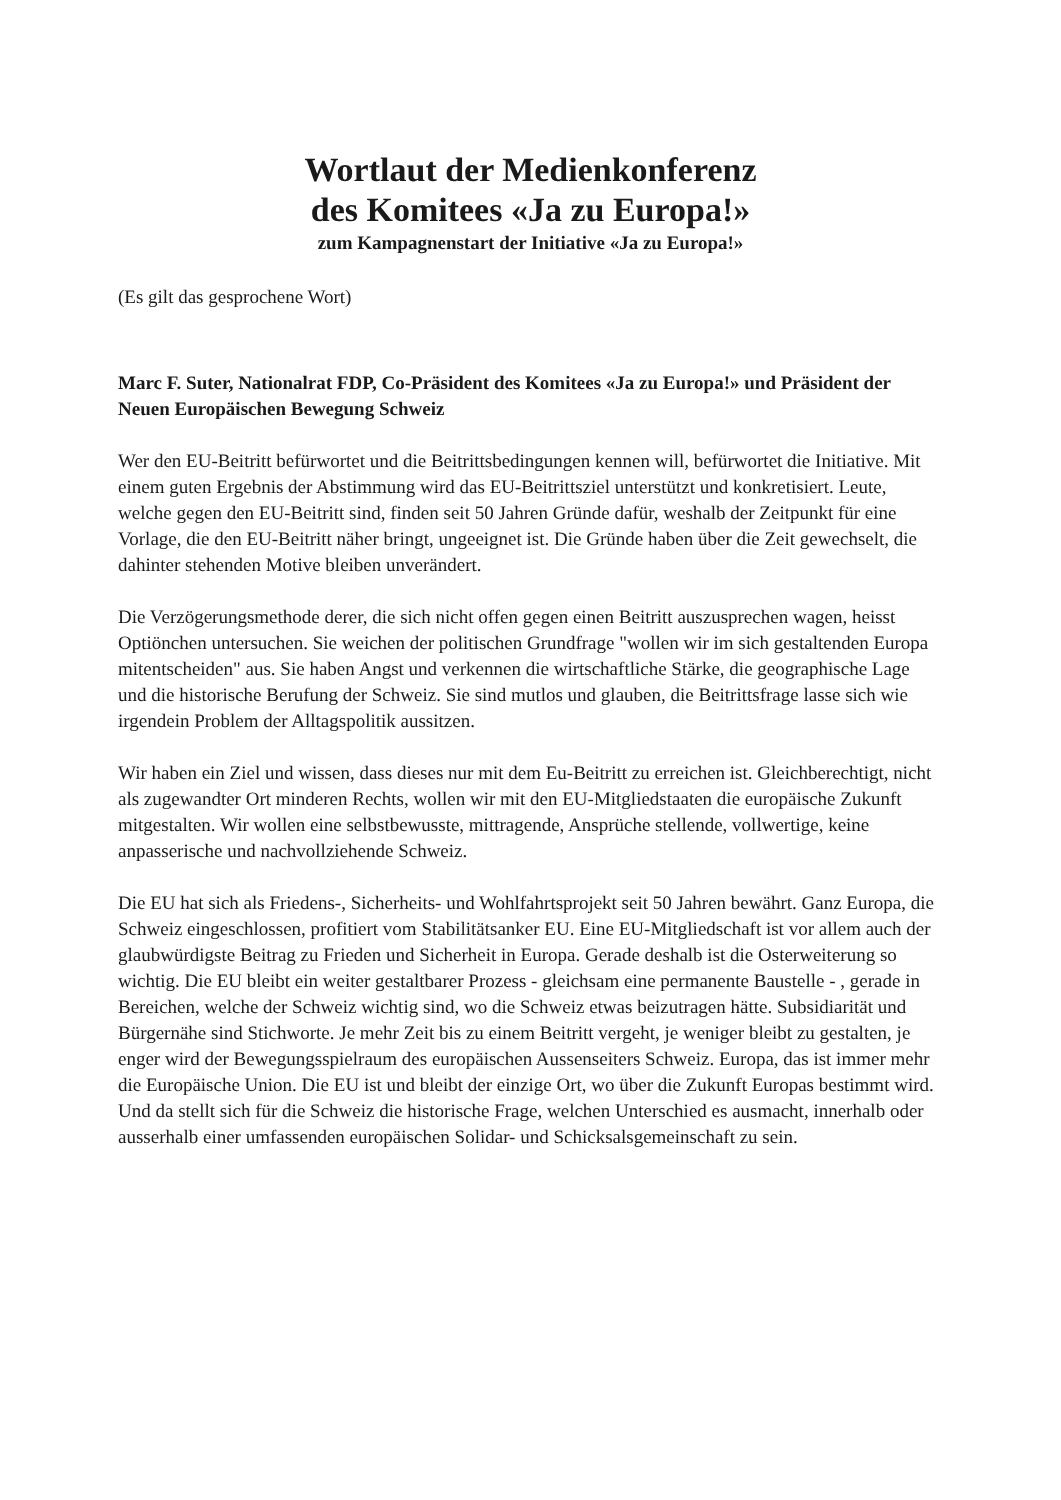Wortlaut der Medienkonferenz
des Komitees «Ja zu Europa!»
zum Kampagnenstart der Initiative «Ja zu Europa!»
(Es gilt das gesprochene Wort)
Marc F. Suter, Nationalrat FDP, Co-Präsident des Komitees «Ja zu Europa!» und Präsident der Neuen Europäischen Bewegung Schweiz
Wer den EU-Beitritt befürwortet und die Beitrittsbedingungen kennen will, befürwortet die Initiative. Mit einem guten Ergebnis der Abstimmung wird das EU-Beitrittsziel unterstützt und konkretisiert. Leute, welche gegen den EU-Beitritt sind, finden seit 50 Jahren Gründe dafür, weshalb der Zeitpunkt für eine Vorlage, die den EU-Beitritt näher bringt, ungeeignet ist. Die Gründe haben über die Zeit gewechselt, die dahinter stehenden Motive bleiben unverändert.
Die Verzögerungsmethode derer, die sich nicht offen gegen einen Beitritt auszusprechen wagen, heisst Optiönchen untersuchen. Sie weichen der politischen Grundfrage "wollen wir im sich gestaltenden Europa mitentscheiden" aus. Sie haben Angst und verkennen die wirtschaftliche Stärke, die geographische Lage und die historische Berufung der Schweiz. Sie sind mutlos und glauben, die Beitrittsfrage lasse sich wie irgendein Problem der Alltagspolitik aussitzen.
Wir haben ein Ziel und wissen, dass dieses nur mit dem Eu-Beitritt zu erreichen ist. Gleichberechtigt, nicht als zugewandter Ort minderen Rechts, wollen wir mit den EU-Mitgliedstaaten die europäische Zukunft mitgestalten. Wir wollen eine selbstbewusste, mittragende, Ansprüche stellende, vollwertige, keine anpasserische und nachvollziehende Schweiz.
Die EU hat sich als Friedens-, Sicherheits- und Wohlfahrtsprojekt seit 50 Jahren bewährt. Ganz Europa, die Schweiz eingeschlossen, profitiert vom Stabilitätsanker EU. Eine EU-Mitgliedschaft ist vor allem auch der glaubwürdigste Beitrag zu Frieden und Sicherheit in Europa. Gerade deshalb ist die Osterweiterung so wichtig. Die EU bleibt ein weiter gestaltbarer Prozess - gleichsam eine permanente Baustelle - , gerade in Bereichen, welche der Schweiz wichtig sind, wo die Schweiz etwas beizutragen hätte. Subsidiarität und Bürgernähe sind Stichworte. Je mehr Zeit bis zu einem Beitritt vergeht, je weniger bleibt zu gestalten, je enger wird der Bewegungsspielraum des europäischen Aussenseiters Schweiz. Europa, das ist immer mehr die Europäische Union. Die EU ist und bleibt der einzige Ort, wo über die Zukunft Europas bestimmt wird. Und da stellt sich für die Schweiz die historische Frage, welchen Unterschied es ausmacht, innerhalb oder ausserhalb einer umfassenden europäischen Solidar- und Schicksalsgemeinschaft zu sein.